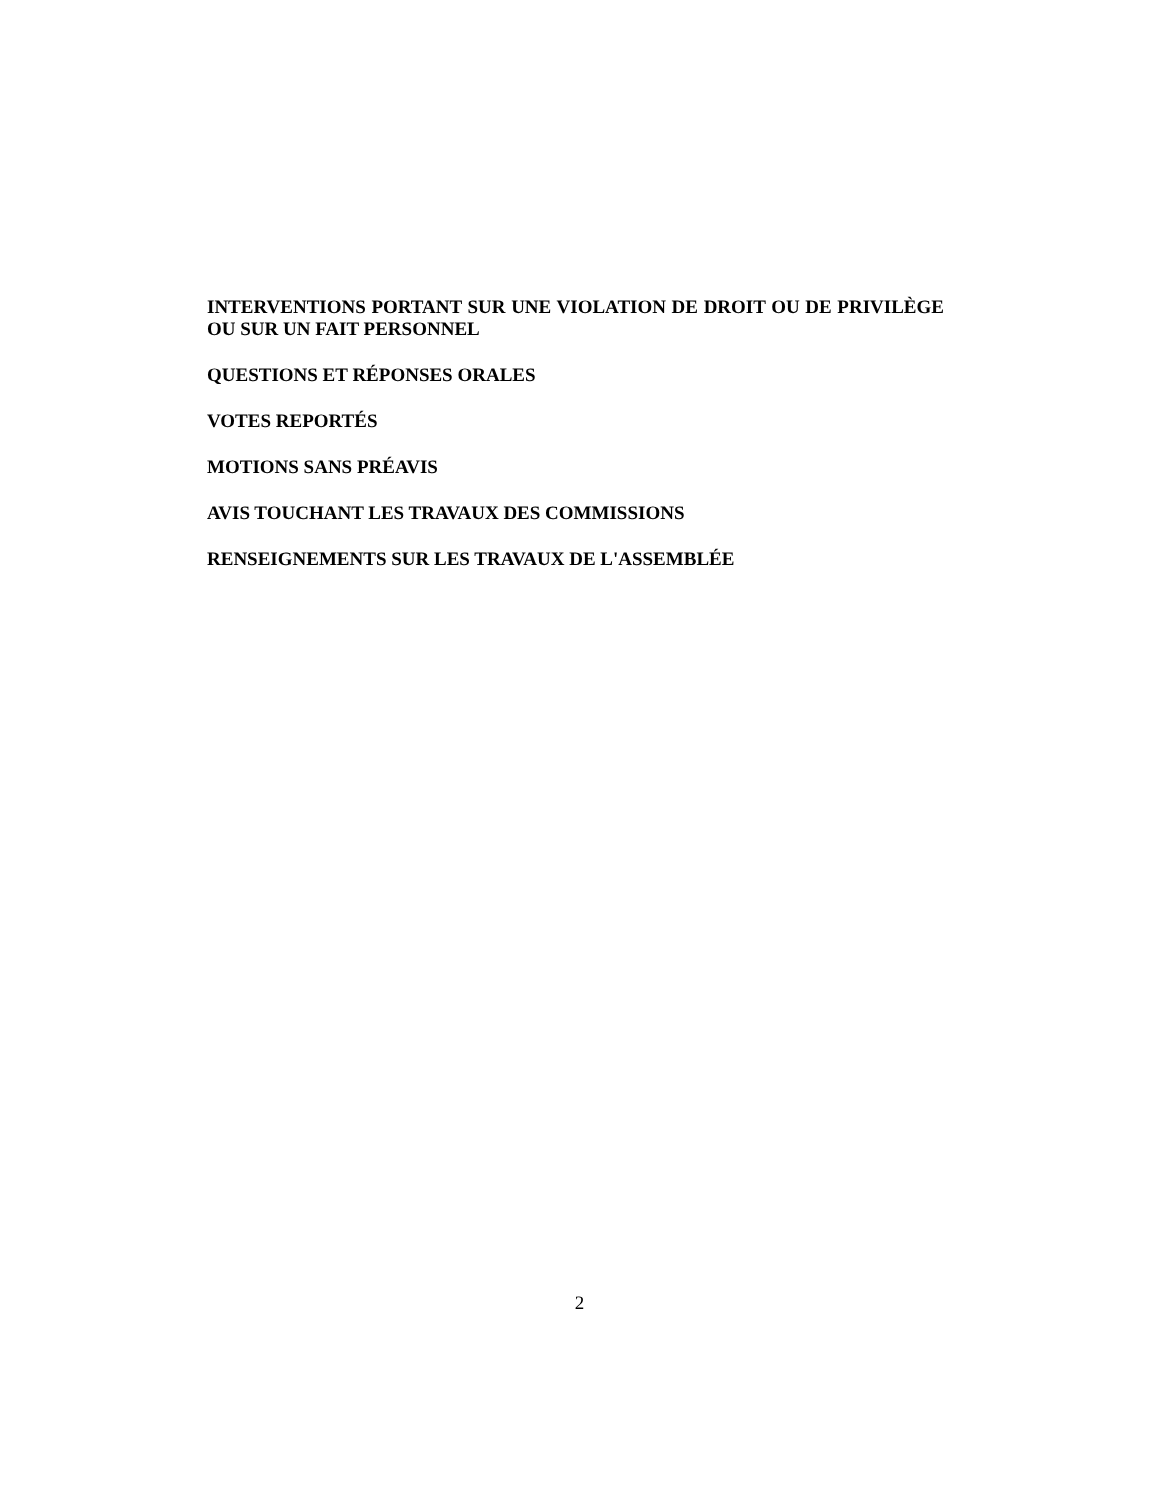INTERVENTIONS PORTANT SUR UNE VIOLATION DE DROIT OU DE PRIVILÈGE OU SUR UN FAIT PERSONNEL
QUESTIONS ET RÉPONSES ORALES
VOTES REPORTÉS
MOTIONS SANS PRÉAVIS
AVIS TOUCHANT LES TRAVAUX DES COMMISSIONS
RENSEIGNEMENTS SUR LES TRAVAUX DE L'ASSEMBLÉE
2